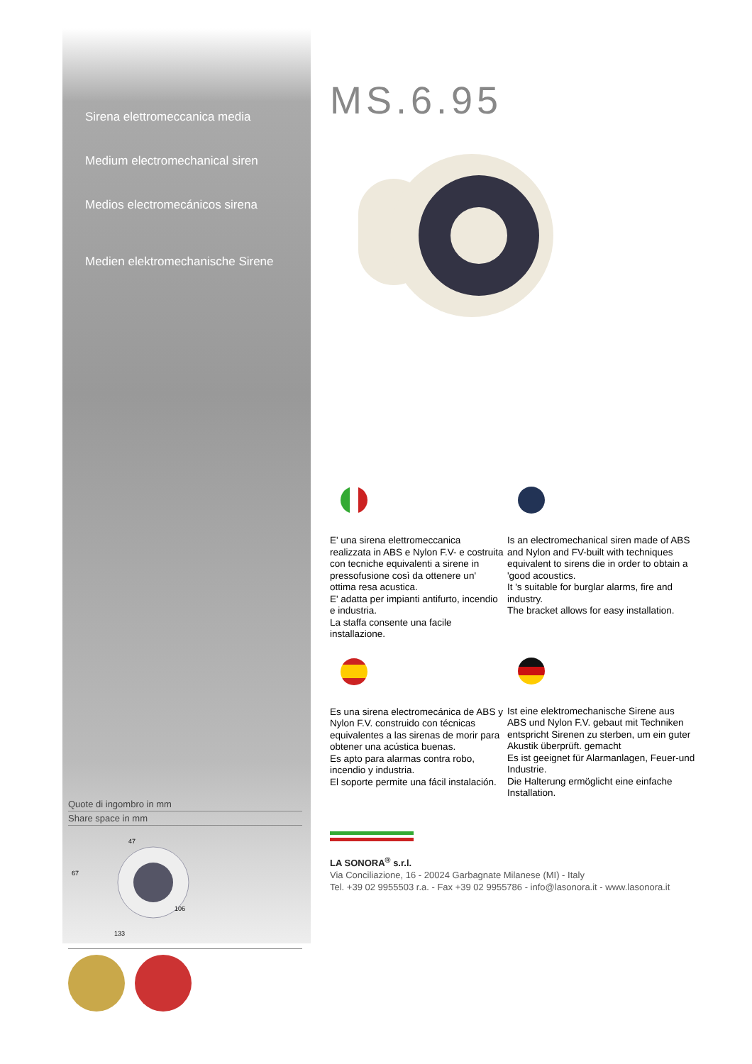Sirena elettromeccanica media
Medium electromechanical siren
Medios electromecánicos sirena
Medien elektromechanische Sirene
Quote di ingombro in mm
Share space in mm
47
67
106
133
MS.6.95
E' una sirena elettromeccanica realizzata in ABS e Nylon F.V- e costruita con tecniche equivalenti a sirene in pressofusione così da ottenere un' ottima resa acustica.
E' adatta per impianti antifurto, incendio e industria.
La staffa consente una facile installazione.
Es una sirena electromecánica de ABS y Nylon F.V. construido con técnicas equivalentes a las sirenas de morir para obtener una acústica buenas.
Es apto para alarmas contra robo, incendio y industria.
El soporte permite una fácil instalación.
Is an electromechanical siren made of ABS and Nylon and FV-built with techniques equivalent to sirens die in order to obtain a 'good acoustics.
It 's suitable for burglar alarms, fire and industry.
The bracket allows for easy installation.
Ist eine elektromechanische Sirene aus ABS und Nylon F.V. gebaut mit Techniken entspricht Sirenen zu sterben, um ein guter Akustik überprüft. gemacht
Es ist geeignet für Alarmanlagen, Feuer-und Industrie.
Die Halterung ermöglicht eine einfache Installation.
LA SONORA<sup>®</sup> s.r.l.
Via Conciliazione, 16 - 20024 Garbagnate Milanese (MI) - Italy
Tel. +39 02 9955503 r.a. - Fax +39 02 9955786 - info@lasonora.it - www.lasonora.it